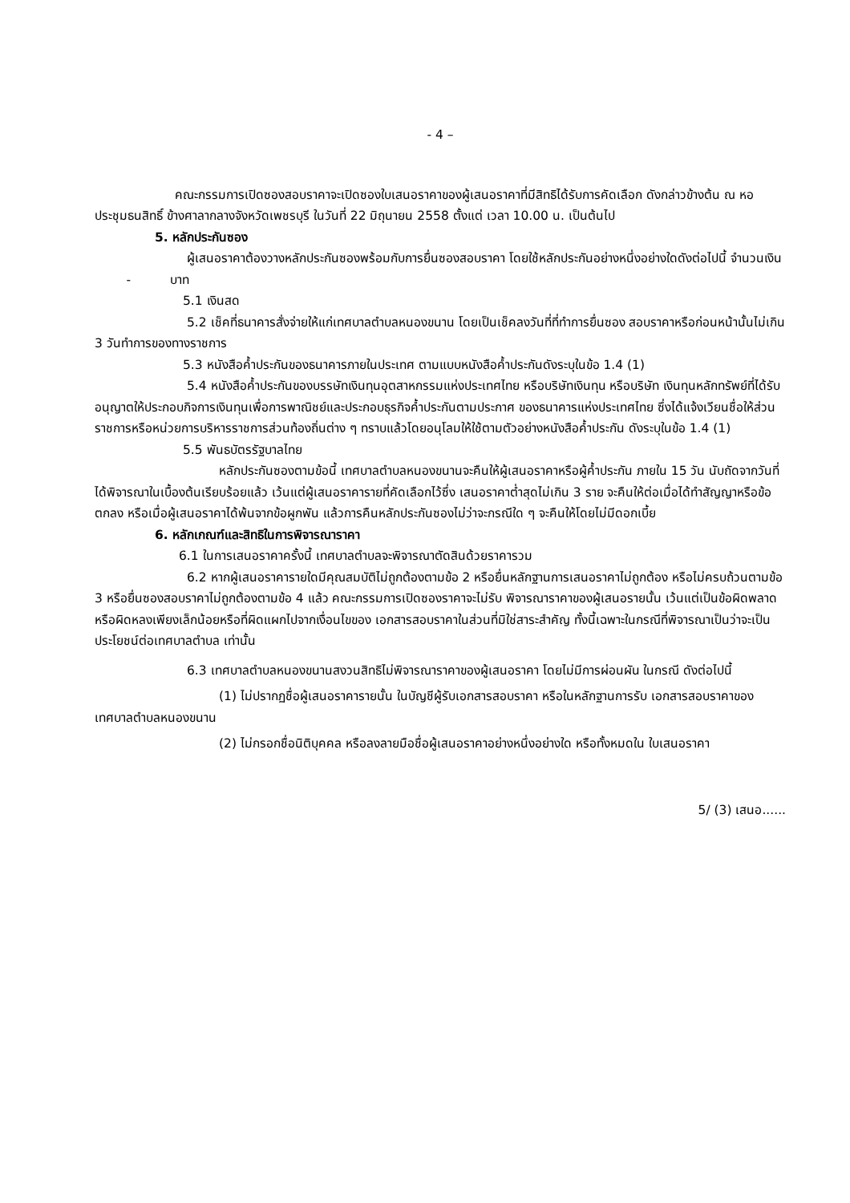- 4 –
คณะกรรมการเปิดซองสอบราคาจะเปิดซองใบเสนอราคาของผู้เสนอราคาที่มีสิทธิได้รับการคัดเลือก ดังกล่าวข้างต้น ณ หอประชุมธนสิทธิ์ ข้างศาลากลางจังหวัดเพชรบุรี ในวันที่ 22 มิถุนายน 2558 ตั้งแต่ เวลา 10.00 น. เป็นต้นไป
5. หลักประกันซอง
ผู้เสนอราคาต้องวางหลักประกันซองพร้อมกับการยื่นซองสอบราคา โดยใช้หลักประกันอย่างหนึ่งอย่างใดดังต่อไปนี้ จำนวนเงิน - บาท
5.1 เงินสด
5.2 เช็คที่ธนาคารสั่งจ่ายให้แก่เทศบาลตำบลหนองขนาน โดยเป็นเช็คลงวันที่ที่ทำการยื่นซอง สอบราคาหรือก่อนหน้านั้นไม่เกิน 3 วันทำการของทางราชการ
5.3 หนังสือค้ำประกันของธนาคารภายในประเทศ ตามแบบหนังสือค้ำประกันดังระบุในข้อ 1.4 (1)
5.4 หนังสือค้ำประกันของบรรษัทเงินทุนอุตสาหกรรมแห่งประเทศไทย หรือบริษัทเงินทุน หรือบริษัท เงินทุนหลักทรัพย์ที่ได้รับอนุญาตให้ประกอบกิจการเงินทุนเพื่อการพาณิชย์และประกอบธุรกิจค้ำประกันตามประกาศ ของธนาคารแห่งประเทศไทย ซึ่งได้แจ้งเวียนชื่อให้ส่วนราชการหรือหน่วยการบริหารราชการส่วนท้องถิ่นต่าง ๆ ทราบแล้วโดยอนุโลมให้ใช้ตามตัวอย่างหนังสือค้ำประกัน ดังระบุในข้อ 1.4 (1)
5.5 พันธบัตรรัฐบาลไทย
หลักประกันซองตามข้อนี้ เทศบาลตำบลหนองขนานจะคืนให้ผู้เสนอราคาหรือผู้ค้ำประกัน ภายใน 15 วัน นับถัดจากวันที่ได้พิจารณาในเบื้องต้นเรียบร้อยแล้ว เว้นแต่ผู้เสนอราคารายที่คัดเลือกไว้ซึ่ง เสนอราคาต่ำสุดไม่เกิน 3 ราย จะคืนให้ต่อเมื่อได้ทำสัญญาหรือข้อตกลง หรือเมื่อผู้เสนอราคาได้พ้นจากข้อผูกพัน แล้วการคืนหลักประกันซองไม่ว่าจะกรณีใด ๆ จะคืนให้โดยไม่มีดอกเบี้ย
6. หลักเกณฑ์และสิทธิในการพิจารณาราคา
6.1 ในการเสนอราคาครั้งนี้ เทศบาลตำบลจะพิจารณาตัดสินด้วยราคารวม
6.2 หากผู้เสนอราคารายใดมีคุณสมบัติไม่ถูกต้องตามข้อ 2 หรือยื่นหลักฐานการเสนอราคาไม่ถูกต้อง หรือไม่ครบถ้วนตามข้อ 3 หรือยื่นซองสอบราคาไม่ถูกต้องตามข้อ 4 แล้ว คณะกรรมการเปิดซองราคาจะไม่รับ พิจารณาราคาของผู้เสนอรายนั้น เว้นแต่เป็นข้อผิดพลาดหรือผิดหลงเพียงเล็กน้อยหรือที่ผิดแผกไปจากเงื่อนไขของ เอกสารสอบราคาในส่วนที่มิใช่สาระสำคัญ ทั้งนี้เฉพาะในกรณีที่พิจารณาเป็นว่าจะเป็นประโยชน์ต่อเทศบาลตำบล เท่านั้น
6.3 เทศบาลตำบลหนองขนานสงวนสิทธิไม่พิจารณาราคาของผู้เสนอราคา โดยไม่มีการผ่อนผัน ในกรณี ดังต่อไปนี้
(1) ไม่ปรากฏชื่อผู้เสนอราคารายนั้น ในบัญชีผู้รับเอกสารสอบราคา หรือในหลักฐานการรับ เอกสารสอบราคาของเทศบาลตำบลหนองขนาน
(2) ไม่กรอกชื่อนิติบุคคล หรือลงลายมือชื่อผู้เสนอราคาอย่างหนึ่งอย่างใด หรือทั้งหมดใน ใบเสนอราคา
5/ (3) เสนอ......